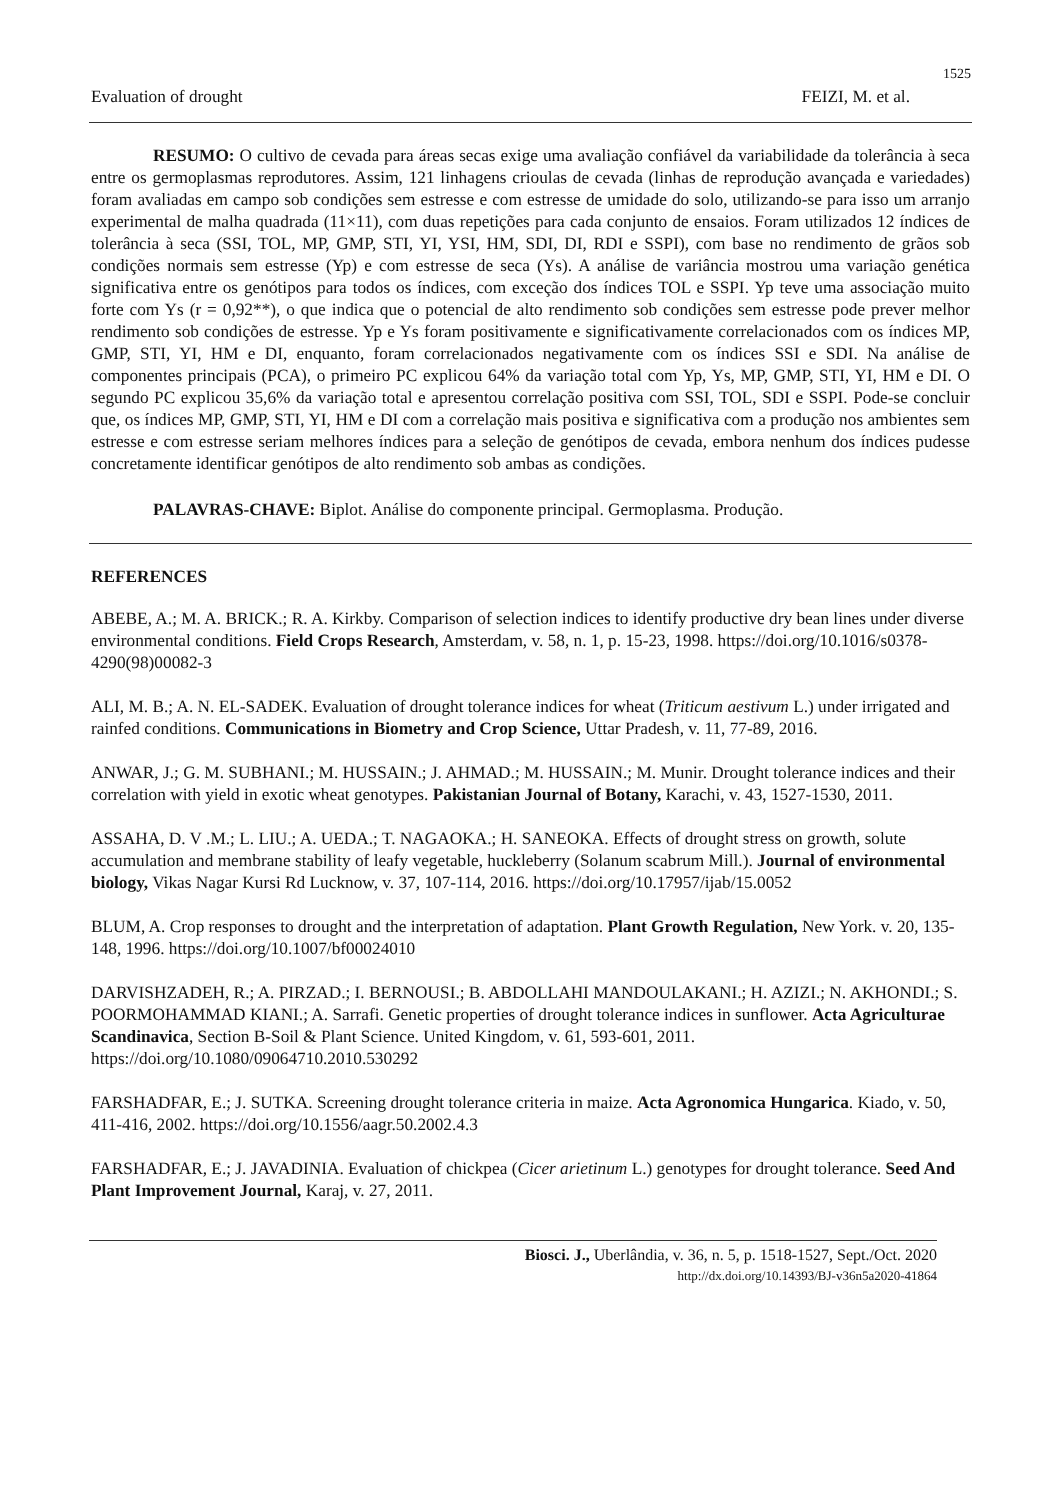1525
Evaluation of drought FEIZI, M. et al.
RESUMO: O cultivo de cevada para áreas secas exige uma avaliação confiável da variabilidade da tolerância à seca entre os germoplasmas reprodutores. Assim, 121 linhagens crioulas de cevada (linhas de reprodução avançada e variedades) foram avaliadas em campo sob condições sem estresse e com estresse de umidade do solo, utilizando-se para isso um arranjo experimental de malha quadrada (11×11), com duas repetições para cada conjunto de ensaios. Foram utilizados 12 índices de tolerância à seca (SSI, TOL, MP, GMP, STI, YI, YSI, HM, SDI, DI, RDI e SSPI), com base no rendimento de grãos sob condições normais sem estresse (Yp) e com estresse de seca (Ys). A análise de variância mostrou uma variação genética significativa entre os genótipos para todos os índices, com exceção dos índices TOL e SSPI. Yp teve uma associação muito forte com Ys (r = 0,92**), o que indica que o potencial de alto rendimento sob condições sem estresse pode prever melhor rendimento sob condições de estresse. Yp e Ys foram positivamente e significativamente correlacionados com os índices MP, GMP, STI, YI, HM e DI, enquanto, foram correlacionados negativamente com os índices SSI e SDI. Na análise de componentes principais (PCA), o primeiro PC explicou 64% da variação total com Yp, Ys, MP, GMP, STI, YI, HM e DI. O segundo PC explicou 35,6% da variação total e apresentou correlação positiva com SSI, TOL, SDI e SSPI. Pode-se concluir que, os índices MP, GMP, STI, YI, HM e DI com a correlação mais positiva e significativa com a produção nos ambientes sem estresse e com estresse seriam melhores índices para a seleção de genótipos de cevada, embora nenhum dos índices pudesse concretamente identificar genótipos de alto rendimento sob ambas as condições.
PALAVRAS-CHAVE: Biplot. Análise do componente principal. Germoplasma. Produção.
REFERENCES
ABEBE, A.; M. A. BRICK.; R. A. Kirkby. Comparison of selection indices to identify productive dry bean lines under diverse environmental conditions. Field Crops Research, Amsterdam, v. 58, n. 1, p. 15-23, 1998. https://doi.org/10.1016/s0378-4290(98)00082-3
ALI, M. B.; A. N. EL-SADEK. Evaluation of drought tolerance indices for wheat (Triticum aestivum L.) under irrigated and rainfed conditions. Communications in Biometry and Crop Science, Uttar Pradesh, v. 11, 77-89, 2016.
ANWAR, J.; G. M. SUBHANI.; M. HUSSAIN.; J. AHMAD.; M. HUSSAIN.; M. Munir. Drought tolerance indices and their correlation with yield in exotic wheat genotypes. Pakistanian Journal of Botany, Karachi, v. 43, 1527-1530, 2011.
ASSAHA, D. V .M.; L. LIU.; A. UEDA.; T. NAGAOKA.; H. SANEOKA. Effects of drought stress on growth, solute accumulation and membrane stability of leafy vegetable, huckleberry (Solanum scabrum Mill.). Journal of environmental biology, Vikas Nagar Kursi Rd Lucknow, v. 37, 107-114, 2016. https://doi.org/10.17957/ijab/15.0052
BLUM, A. Crop responses to drought and the interpretation of adaptation. Plant Growth Regulation, New York. v. 20, 135-148, 1996. https://doi.org/10.1007/bf00024010
DARVISHZADEH, R.; A. PIRZAD.; I. BERNOUSI.; B. ABDOLLAHI MANDOULAKANI.; H. AZIZI.; N. AKHONDI.; S. POORMOHAMMAD KIANI.; A. Sarrafi. Genetic properties of drought tolerance indices in sunflower. Acta Agriculturae Scandinavica, Section B-Soil & Plant Science. United Kingdom, v. 61, 593-601, 2011. https://doi.org/10.1080/09064710.2010.530292
FARSHADFAR, E.; J. SUTKA. Screening drought tolerance criteria in maize. Acta Agronomica Hungarica. Kiado, v. 50, 411-416, 2002. https://doi.org/10.1556/aagr.50.2002.4.3
FARSHADFAR, E.; J. JAVADINIA. Evaluation of chickpea (Cicer arietinum L.) genotypes for drought tolerance. Seed And Plant Improvement Journal, Karaj, v. 27, 2011.
Biosci. J., Uberlândia, v. 36, n. 5, p. 1518-1527, Sept./Oct. 2020
http://dx.doi.org/10.14393/BJ-v36n5a2020-41864